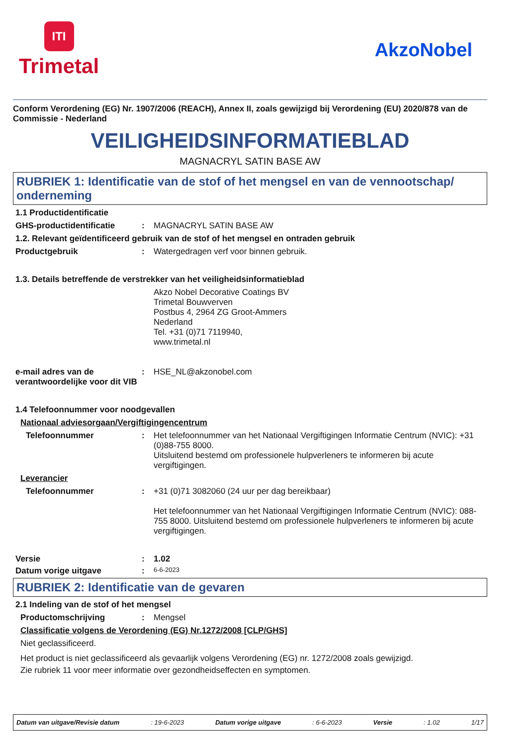ITI
Trimetal
AkzoNobel
Conform Verordening (EG) Nr. 1907/2006 (REACH), Annex II, zoals gewijzigd bij Verordening (EU) 2020/878 van de Commissie - Nederland
VEILIGHEIDSINFORMATIEBLAD
MAGNACRYL SATIN BASE AW
RUBRIEK 1: Identificatie van de stof of het mengsel en van de vennootschap/ onderneming
1.1 Productidentificatie
GHS-productidentificatie : MAGNACRYL SATIN BASE AW
1.2. Relevant geïdentificeerd gebruik van de stof of het mengsel en ontraden gebruik
Productgebruik : Watergedragen verf voor binnen gebruik.
1.3. Details betreffende de verstrekker van het veiligheidsinformatieblad
Akzo Nobel Decorative Coatings BV
Trimetal Bouwverven
Postbus 4, 2964 ZG Groot-Ammers
Nederland
Tel. +31 (0)71 7119940,
www.trimetal.nl
e-mail adres van de verantwoordelijke voor dit VIB
: HSE_NL@akzonobel.com
1.4 Telefoonnummer voor noodgevallen
Nationaal adviesorgaan/Vergiftigingencentrum
Telefoonnummer : Het telefoonnummer van het Nationaal Vergiftigingen Informatie Centrum (NVIC): +31 (0)88-755 8000.
Uitsluitend bestemd om professionele hulpverleners te informeren bij acute vergiftigingen.
Leverancier
Telefoonnummer : +31 (0)71 3082060 (24 uur per dag bereikbaar)
Het telefoonnummer van het Nationaal Vergiftigingen Informatie Centrum (NVIC): 088-755 8000. Uitsluitend bestemd om professionele hulpverleners te informeren bij acute vergiftigingen.
Versie : 1.02
Datum vorige uitgave :
6-6-2023
RUBRIEK 2: Identificatie van de gevaren
2.1 Indeling van de stof of het mengsel
Productomschrijving : Mengsel
Classificatie volgens de Verordening (EG) Nr.1272/2008 [CLP/GHS]
Niet geclassificeerd.
Het product is niet geclassificeerd als gevaarlijk volgens Verordening (EG) nr. 1272/2008 zoals gewijzigd.
Zie rubriek 11 voor meer informatie over gezondheidseffecten en symptomen.
Datum van uitgave/Revisie datum: 19-6-2023 Datum vorige uitgave: 6-6-2023 Versie: 1.02 1/17